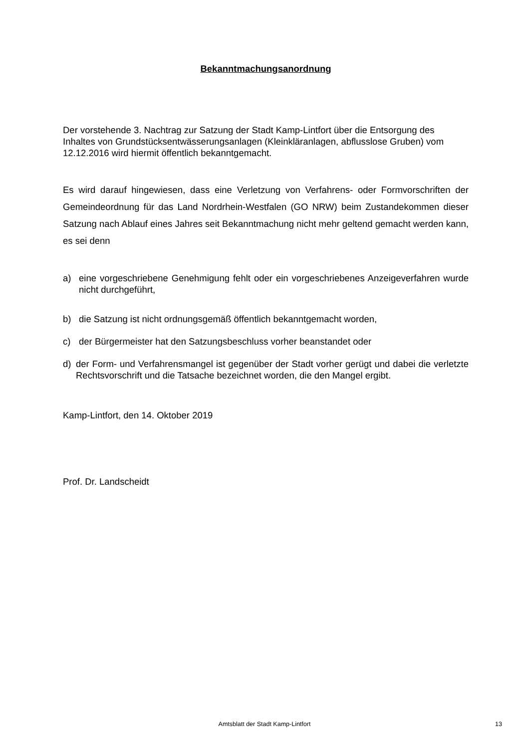Bekanntmachungsanordnung
Der vorstehende 3. Nachtrag zur Satzung der Stadt Kamp-Lintfort über die Entsorgung des Inhaltes von Grundstücksentwässerungsanlagen (Kleinkläranlagen, abflusslose Gruben) vom 12.12.2016 wird hiermit öffentlich bekanntgemacht.
Es wird darauf hingewiesen, dass eine Verletzung von Verfahrens- oder Formvorschriften der Gemeindeordnung für das Land Nordrhein-Westfalen (GO NRW) beim Zustandekommen dieser Satzung nach Ablauf eines Jahres seit Bekanntmachung nicht mehr geltend gemacht werden kann, es sei denn
a) eine vorgeschriebene Genehmigung fehlt oder ein vorgeschriebenes Anzeigeverfahren wurde nicht durchgeführt,
b) die Satzung ist nicht ordnungsgemäß öffentlich bekanntgemacht worden,
c) der Bürgermeister hat den Satzungsbeschluss vorher beanstandet oder
d) der Form- und Verfahrensmangel ist gegenüber der Stadt vorher gerügt und dabei die verletzte Rechtsvorschrift und die Tatsache bezeichnet worden, die den Mangel ergibt.
Kamp-Lintfort, den 14. Oktober 2019
Prof. Dr. Landscheidt
Amtsblatt der Stadt Kamp-Lintfort
13